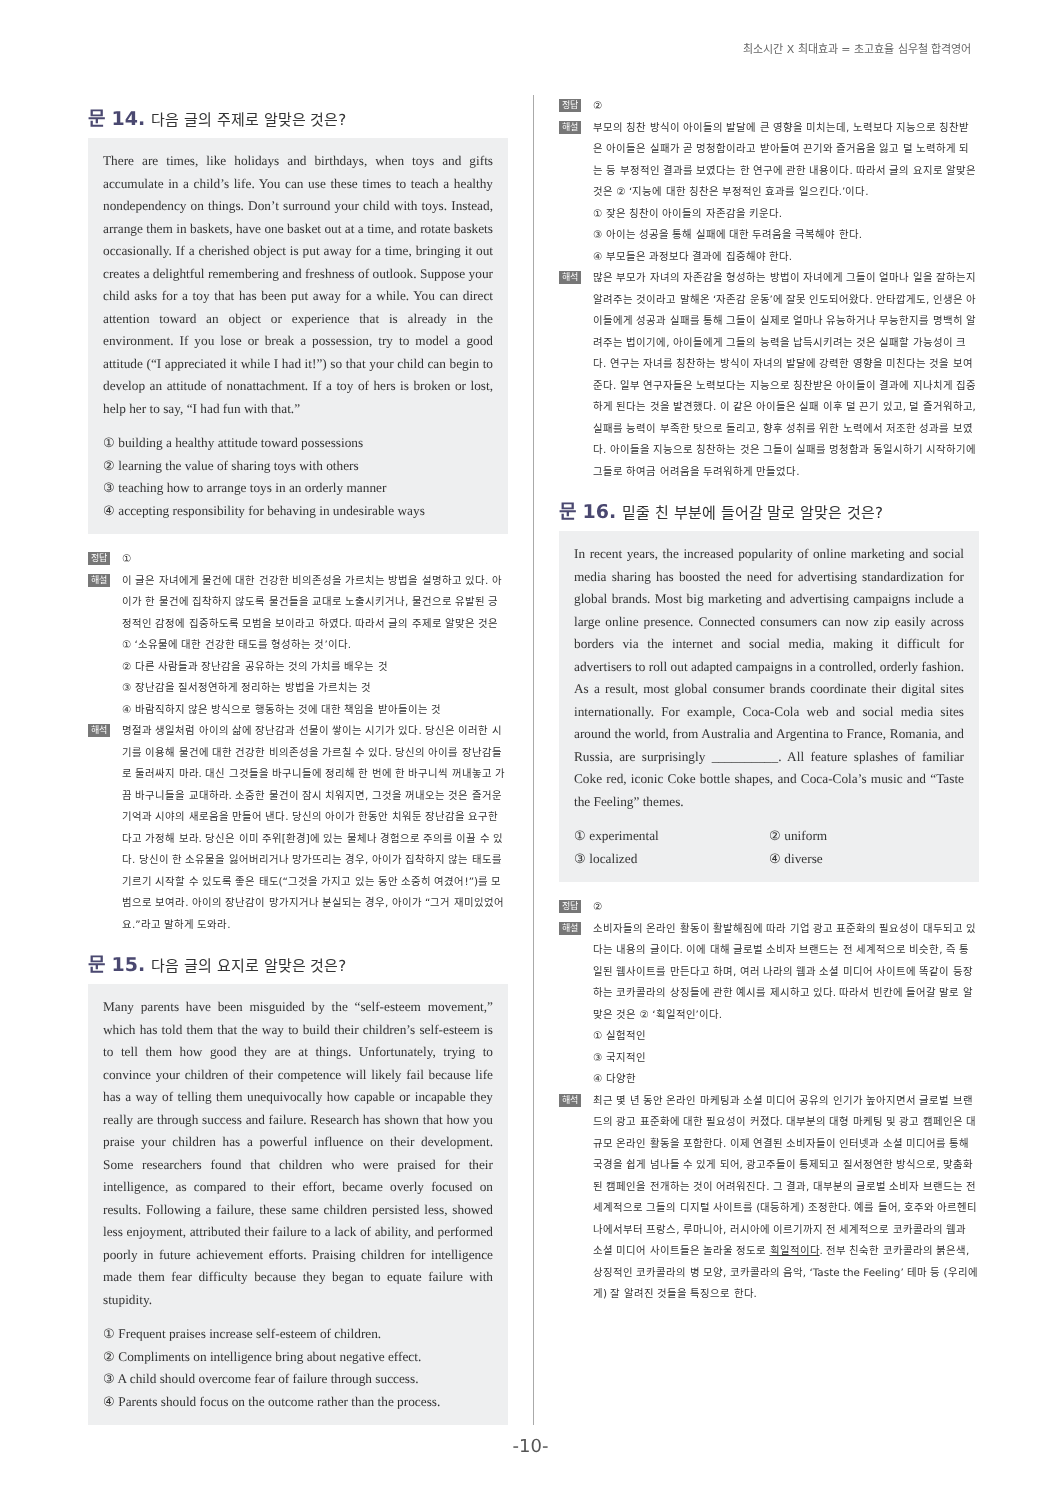최소시간 X 최대효과 = 초고효율 심우철 합격영어
문 14. 다음 글의 주제로 알맞은 것은?
There are times, like holidays and birthdays, when toys and gifts accumulate in a child’s life. You can use these times to teach a healthy nondependency on things. Don’t surround your child with toys. Instead, arrange them in baskets, have one basket out at a time, and rotate baskets occasionally. If a cherished object is put away for a time, bringing it out creates a delightful remembering and freshness of outlook. Suppose your child asks for a toy that has been put away for a while. You can direct attention toward an object or experience that is already in the environment. If you lose or break a possession, try to model a good attitude (“I appreciated it while I had it!”) so that your child can begin to develop an attitude of nonattachment. If a toy of hers is broken or lost, help her to say, “I had fun with that.”
① building a healthy attitude toward possessions
② learning the value of sharing toys with others
③ teaching how to arrange toys in an orderly manner
④ accepting responsibility for behaving in undesirable ways
정답
①
해설
이 글은 자녀에게 물건에 대한 건강한 비의존성을 가르치는 방법을 설명하고 있다. 아이가 한 물건에 집착하지 않도록 물건들을 교대로 노출시키거나, 물건으로 유발된 긍정적인 감정에 집중하도록 모범을 보이라고 하였다. 따라서 글의 주제로 알맞은 것은 ① ‘소유물에 대한 건강한 태도를 형성하는 것’이다.
② 다른 사람들과 장난감을 공유하는 것의 가치를 배우는 것
③ 장난감을 질서정연하게 정리하는 방법을 가르치는 것
④ 바람직하지 않은 방식으로 행동하는 것에 대한 책임을 받아들이는 것
해석
명절과 생일처럼 아이의 삶에 장난감과 선물이 쌓이는 시기가 있다. 당신은 이러한 시기를 이용해 물건에 대한 건강한 비의존성을 가르칠 수 있다. 당신의 아이를 장난감들로 둘러싸지 마라. 대신 그것들을 바구니들에 정리해 한 번에 한 바구니씩 꺼내놓고 가끔 바구니들을 교대하라. 소중한 물건이 잠시 치워지면, 그것을 꺼내오는 것은 즐거운 기억과 시야의 새로움을 만들어 낸다. 당신의 아이가 한동안 치워둔 장난감을 요구한다고 가정해 보라. 당신은 이미 주위[환경]에 있는 물체나 경험으로 주의를 이끌 수 있다. 당신이 한 소유물을 잃어버리거나 망가뜨리는 경우, 아이가 집착하지 않는 태도를 기르기 시작할 수 있도록 좋은 태도(“그것을 가지고 있는 동안 소중히 여겼어!”)를 모범으로 보여라. 아이의 장난감이 망가지거나 분실되는 경우, 아이가 “그거 재미있었어요.”라고 말하게 도와라.
문 15. 다음 글의 요지로 알맞은 것은?
Many parents have been misguided by the “self-esteem movement,” which has told them that the way to build their children’s self-esteem is to tell them how good they are at things. Unfortunately, trying to convince your children of their competence will likely fail because life has a way of telling them unequivocally how capable or incapable they really are through success and failure. Research has shown that how you praise your children has a powerful influence on their development. Some researchers found that children who were praised for their intelligence, as compared to their effort, became overly focused on results. Following a failure, these same children persisted less, showed less enjoyment, attributed their failure to a lack of ability, and performed poorly in future achievement efforts. Praising children for intelligence made them fear difficulty because they began to equate failure with stupidity.
① Frequent praises increase self-esteem of children.
② Compliments on intelligence bring about negative effect.
③ A child should overcome fear of failure through success.
④ Parents should focus on the outcome rather than the process.
정답
②
해설
부모의 칭찬 방식이 아이들의 발달에 큰 영향을 미치는데, 노력보다 지능으로 칭찬받은 아이들은 실패가 곧 멍청함이라고 받아들여 끈기와 즐거움을 잃고 덜 노력하게 되는 등 부정적인 결과를 보였다는 한 연구에 관한 내용이다. 따라서 글의 요지로 알맞은 것은 ② ‘지능에 대한 칭찬은 부정적인 효과를 일으킨다.’이다.
① 잦은 칭찬이 아이들의 자존감을 키운다.
③ 아이는 성공을 통해 실패에 대한 두려움을 극복해야 한다.
④ 부모들은 과정보다 결과에 집중해야 한다.
해석
많은 부모가 자녀의 자존감을 형성하는 방법이 자녀에게 그들이 얼마나 일을 잘하는지 알려주는 것이라고 말해온 ‘자존감 운동’에 잘못 인도되어왔다. 안타깝게도, 인생은 아이들에게 성공과 실패를 통해 그들이 실제로 얼마나 유능하거나 무능한지를 명백히 알려주는 법이기에, 아이들에게 그들의 능력을 납득시키려는 것은 실패할 가능성이 크다. 연구는 자녀를 칭찬하는 방식이 자녀의 발달에 강력한 영향을 미친다는 것을 보여준다. 일부 연구자들은 노력보다는 지능으로 칭찬받은 아이들이 결과에 지나치게 집중하게 된다는 것을 발견했다. 이 같은 아이들은 실패 이후 덜 끈기 있고, 덜 즐거워하고, 실패를 능력이 부족한 탓으로 돌리고, 향후 성취를 위한 노력에서 저조한 성과를 보였다. 아이들을 지능으로 칭찬하는 것은 그들이 실패를 멍청함과 동일시하기 시작하기에 그들로 하여금 어려움을 두려워하게 만들었다.
문 16. 밑줄 친 부분에 들어갈 말로 알맞은 것은?
In recent years, the increased popularity of online marketing and social media sharing has boosted the need for advertising standardization for global brands. Most big marketing and advertising campaigns include a large online presence. Connected consumers can now zip easily across borders via the internet and social media, making it difficult for advertisers to roll out adapted campaigns in a controlled, orderly fashion. As a result, most global consumer brands coordinate their digital sites internationally. For example, Coca-Cola web and social media sites around the world, from Australia and Argentina to France, Romania, and Russia, are surprisingly __________. All feature splashes of familiar Coke red, iconic Coke bottle shapes, and Coca-Cola’s music and “Taste the Feeling” themes.
① experimental ② uniform ③ localized ④ diverse
정답
②
해설
소비자들의 온라인 활동이 활발해짐에 따라 기업 광고 표준화의 필요성이 대두되고 있다는 내용의 글이다. 이에 대해 글로벌 소비자 브랜드는 전 세계적으로 비슷한, 즉 통일된 웹사이트를 만든다고 하며, 여러 나라의 웹과 소셜 미디어 사이트에 똑같이 등장하는 코카콜라의 상징들에 관한 예시를 제시하고 있다. 따라서 빈칸에 들어갈 말로 알맞은 것은 ② ‘획일적인’이다.
① 실험적인
③ 국지적인
④ 다양한
해석
최근 몇 년 동안 온라인 마케팅과 소셜 미디어 공유의 인기가 높아지면서 글로벌 브랜드의 광고 표준화에 대한 필요성이 커졌다. 대부분의 대형 마케팅 및 광고 캠페인은 대규모 온라인 활동을 포함한다. 이제 연결된 소비자들이 인터넷과 소셜 미디어를 통해 국경을 쉽게 넘나들 수 있게 되어, 광고주들이 통제되고 질서정연한 방식으로, 맞춤화된 캠페인을 전개하는 것이 어려워진다. 그 결과, 대부분의 글로벌 소비자 브랜드는 전 세계적으로 그들의 디지털 사이트를 (대등하게) 조정한다. 예를 들어, 호주와 아르헨티나에서부터 프랑스, 루마니아, 러시아에 이르기까지 전 세계적으로 코카콜라의 웹과 소셜 미디어 사이트들은 놀라울 정도로 획일적이다. 전부 친숙한 코카콜라의 붉은색, 상징적인 코카콜라의 병 모양, 코카콜라의 음악, ‘Taste the Feeling’ 테마 등 (우리에게) 잘 알려진 것들을 특징으로 한다.
-10-